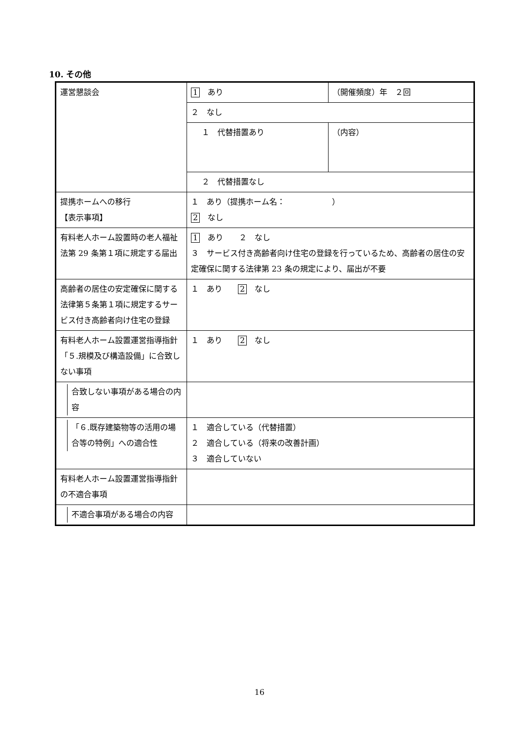10. その他
| 運営懇談会 | 1 あり | （開催頻度）年 ２回 |
| | ２ なし | |
| | １ 代替措置あり | （内容） |
| | ２ 代替措置なし | |
| 提携ホームへの移行 【表示事項】 | １ あり（提携ホーム名： ） 2 なし | |
| 有料老人ホーム設置時の老人福祉法第 29 条第１項に規定する届出 | 1 あり ２ なし ３ サービス付き高齢者向け住宅の登録を行っているため、高齢者の居住の安定確保に関する法律第 23 条の規定により、届出が不要 | |
| 高齢者の居住の安定確保に関する法律第５条第１項に規定するサービス付き高齢者向け住宅の登録 | １ あり 2 なし | |
| 有料老人ホーム設置運営指導指針「５.規模及び構造設備」に合致しない事項 | １ あり 2 なし | |
| 合致しない事項がある場合の内容 | | |
| 「６.既存建築物等の活用の場合等の特例」への適合性 | １ 適合している（代替措置） ２ 適合している（将来の改善計画） ３ 適合していない | |
| 有料老人ホーム設置運営指導指針の不適合事項 | | |
| 不適合事項がある場合の内容 | | |
16